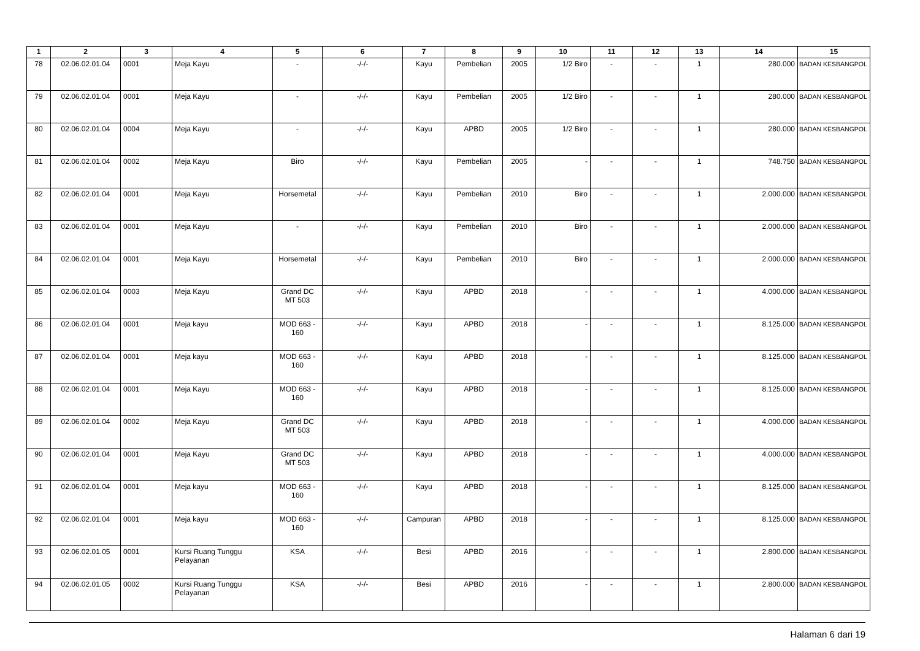| 1 | 2 | 3 | 4 | 5 | 6 | 7 | 8 | 9 | 10 | 11 | 12 | 13 | 14 | 15 |
| --- | --- | --- | --- | --- | --- | --- | --- | --- | --- | --- | --- | --- | --- | --- |
| 78 | 02.06.02.01.04 | 0001 | Meja Kayu | - | -/-/- | Kayu | Pembelian | 2005 | 1/2 Biro | - | - | 1 | 280.000 | BADAN KESBANGPOL |
| 79 | 02.06.02.01.04 | 0001 | Meja Kayu | - | -/-/- | Kayu | Pembelian | 2005 | 1/2 Biro | - | - | 1 | 280.000 | BADAN KESBANGPOL |
| 80 | 02.06.02.01.04 | 0004 | Meja Kayu | - | -/-/- | Kayu | APBD | 2005 | 1/2 Biro | - | - | 1 | 280.000 | BADAN KESBANGPOL |
| 81 | 02.06.02.01.04 | 0002 | Meja Kayu | Biro | -/-/- | Kayu | Pembelian | 2005 | - | - | - | 1 | 748.750 | BADAN KESBANGPOL |
| 82 | 02.06.02.01.04 | 0001 | Meja Kayu | Horsemetal | -/-/- | Kayu | Pembelian | 2010 | Biro | - | - | 1 | 2.000.000 | BADAN KESBANGPOL |
| 83 | 02.06.02.01.04 | 0001 | Meja Kayu | - | -/-/- | Kayu | Pembelian | 2010 | Biro | - | - | 1 | 2.000.000 | BADAN KESBANGPOL |
| 84 | 02.06.02.01.04 | 0001 | Meja Kayu | Horsemetal | -/-/- | Kayu | Pembelian | 2010 | Biro | - | - | 1 | 2.000.000 | BADAN KESBANGPOL |
| 85 | 02.06.02.01.04 | 0003 | Meja Kayu | Grand DC MT 503 | -/-/- | Kayu | APBD | 2018 | - | - | - | 1 | 4.000.000 | BADAN KESBANGPOL |
| 86 | 02.06.02.01.04 | 0001 | Meja kayu | MOD 663 - 160 | -/-/- | Kayu | APBD | 2018 | - | - | - | 1 | 8.125.000 | BADAN KESBANGPOL |
| 87 | 02.06.02.01.04 | 0001 | Meja kayu | MOD 663 - 160 | -/-/- | Kayu | APBD | 2018 | - | - | - | 1 | 8.125.000 | BADAN KESBANGPOL |
| 88 | 02.06.02.01.04 | 0001 | Meja Kayu | MOD 663 - 160 | -/-/- | Kayu | APBD | 2018 | - | - | - | 1 | 8.125.000 | BADAN KESBANGPOL |
| 89 | 02.06.02.01.04 | 0002 | Meja Kayu | Grand DC MT 503 | -/-/- | Kayu | APBD | 2018 | - | - | - | 1 | 4.000.000 | BADAN KESBANGPOL |
| 90 | 02.06.02.01.04 | 0001 | Meja Kayu | Grand DC MT 503 | -/-/- | Kayu | APBD | 2018 | - | - | - | 1 | 4.000.000 | BADAN KESBANGPOL |
| 91 | 02.06.02.01.04 | 0001 | Meja kayu | MOD 663 - 160 | -/-/- | Kayu | APBD | 2018 | - | - | - | 1 | 8.125.000 | BADAN KESBANGPOL |
| 92 | 02.06.02.01.04 | 0001 | Meja kayu | MOD 663 - 160 | -/-/- | Campuran | APBD | 2018 | - | - | - | 1 | 8.125.000 | BADAN KESBANGPOL |
| 93 | 02.06.02.01.05 | 0001 | Kursi Ruang Tunggu Pelayanan | KSA | -/-/- | Besi | APBD | 2016 | - | - | - | 1 | 2.800.000 | BADAN KESBANGPOL |
| 94 | 02.06.02.01.05 | 0002 | Kursi Ruang Tunggu Pelayanan | KSA | -/-/- | Besi | APBD | 2016 | - | - | - | 1 | 2.800.000 | BADAN KESBANGPOL |
Halaman 6 dari 19